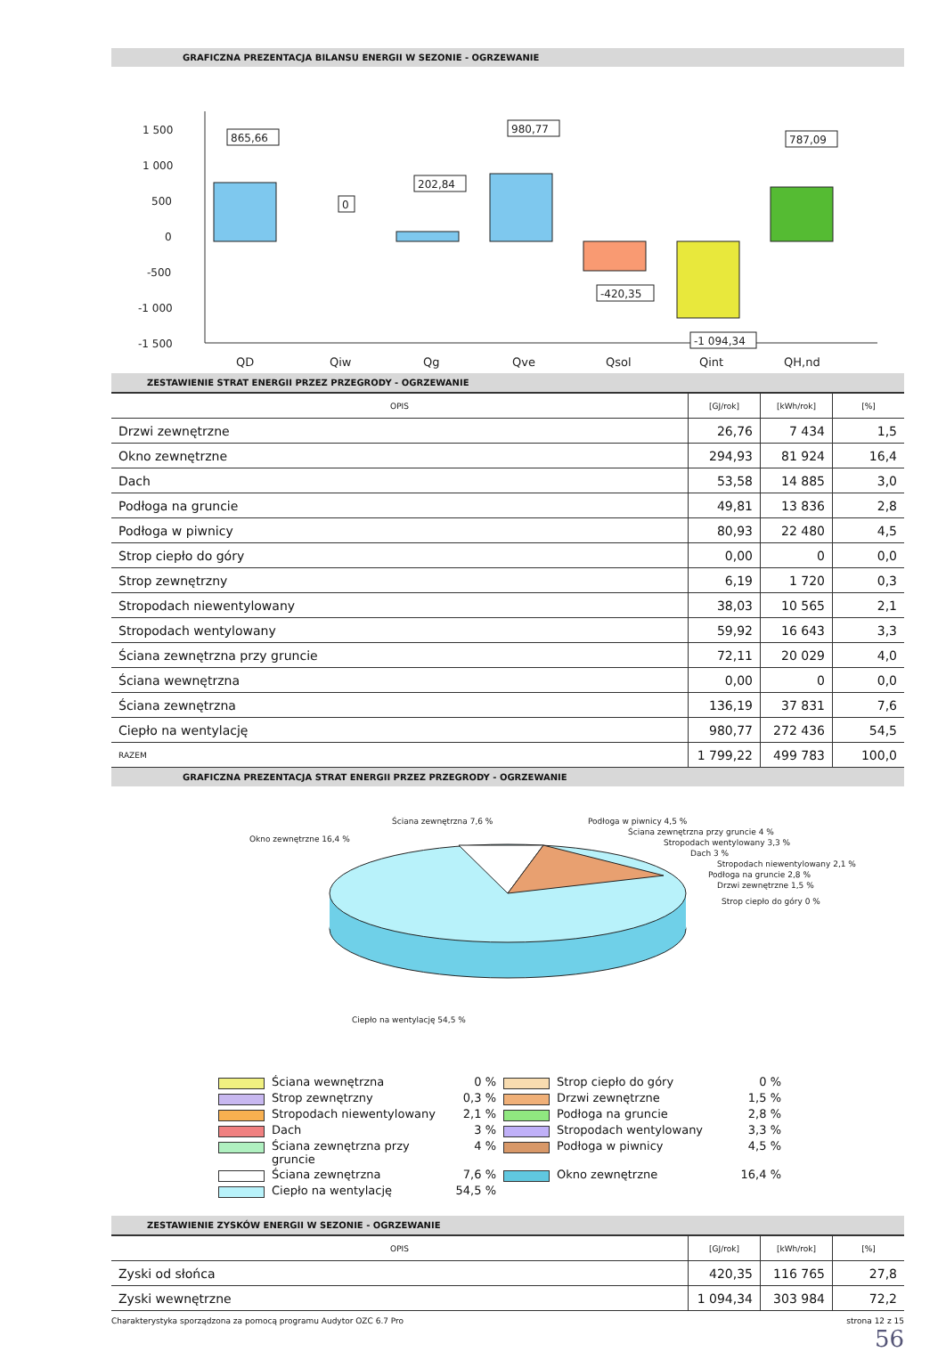GRAFICZNA PREZENTACJA BILANSU ENERGII W SEZONIE - OGRZEWANIE
1 500
1 000
500
0
-500
-1 000
-1 500
865,66
0
202,84
980,77
-420,35
-1 094,34
787,09
QD
Qiw
Qg
Qve
Qsol
Qint
QH,nd
ZESTAWIENIE STRAT ENERGII PRZEZ PRZEGRODY - OGRZEWANIE
| OPIS | [GJ/rok] | [kWh/rok] | [%] |
| --- | --- | --- | --- |
| Drzwi zewnętrzne | 26,76 | 7 434 | 1,5 |
| Okno zewnętrzne | 294,93 | 81 924 | 16,4 |
| Dach | 53,58 | 14 885 | 3,0 |
| Podłoga na gruncie | 49,81 | 13 836 | 2,8 |
| Podłoga w piwnicy | 80,93 | 22 480 | 4,5 |
| Strop ciepło do góry | 0,00 | 0 | 0,0 |
| Strop zewnętrzny | 6,19 | 1 720 | 0,3 |
| Stropodach niewentylowany | 38,03 | 10 565 | 2,1 |
| Stropodach wentylowany | 59,92 | 16 643 | 3,3 |
| Ściana zewnętrzna przy gruncie | 72,11 | 20 029 | 4,0 |
| Ściana wewnętrzna | 0,00 | 0 | 0,0 |
| Ściana zewnętrzna | 136,19 | 37 831 | 7,6 |
| Ciepło na wentylację | 980,77 | 272 436 | 54,5 |
| RAZEM | 1 799,22 | 499 783 | 100,0 |
GRAFICZNA PREZENTACJA STRAT ENERGII PRZEZ PRZEGRODY - OGRZEWANIE
Ściana zewnętrzna 7,6 %
Okno zewnętrzne 16,4 %
Podłoga w piwnicy 4,5 %
Ściana zewnętrzna przy gruncie 4 %
Stropodach wentylowany 3,3 %
Dach 3 %
Stropodach niewentylowany 2,1 %
Podłoga na gruncie 2,8 %
Drzwi zewnętrzne 1,5 %
Strop ciepło do góry 0 %
Ciepło na wentylację 54,5 %
Ściana wewnętrzna
0 %
Strop ciepło do góry
0 %
Strop zewnętrzny
0,3 %
Drzwi zewnętrzne
1,5 %
Stropodach niewentylowany
2,1 %
Podłoga na gruncie
2,8 %
Dach
3 %
Stropodach wentylowany
3,3 %
Ściana zewnętrzna przy gruncie
4 %
Podłoga w piwnicy
4,5 %
Ściana zewnętrzna
7,6 %
Okno zewnętrzne
16,4 %
Ciepło na wentylację
54,5 %
ZESTAWIENIE ZYSKÓW ENERGII W SEZONIE - OGRZEWANIE
| OPIS | [GJ/rok] | [kWh/rok] | [%] |
| --- | --- | --- | --- |
| Zyski od słońca | 420,35 | 116 765 | 27,8 |
| Zyski wewnętrzne | 1 094,34 | 303 984 | 72,2 |
Charakterystyka sporządzona za pomocą programu Audytor OZC 6.7 Pro strona 12 z 15
56